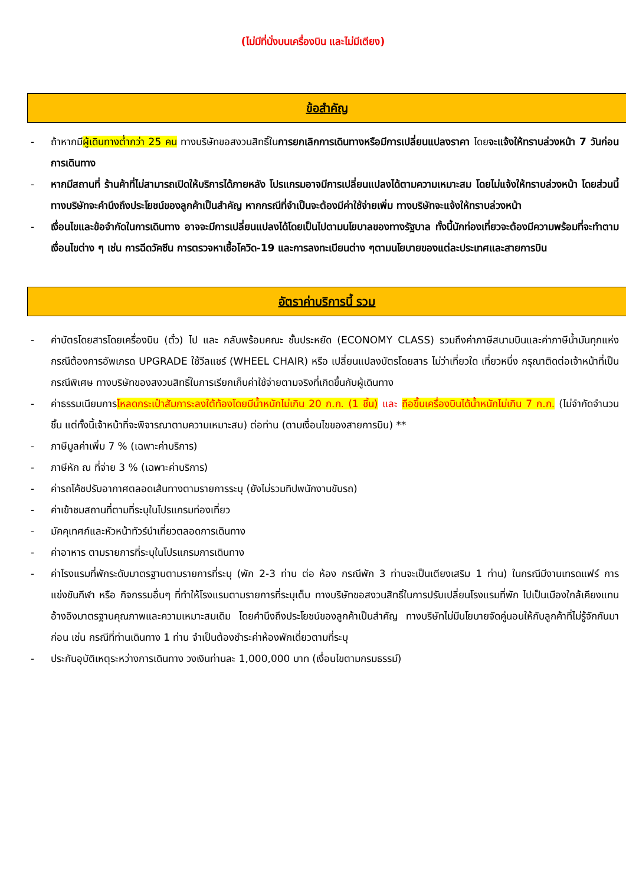(ไม่มีที่นั่งบนเครื่องบิน และไม่มีเตียง)
ข้อสำคัญ
- ถ้าหากมีผู้เดินทางต่ำกว่า 25 คน ทางบริษัทขอสงวนสิทธิ์ในการยกเลิกการเดินทางหรือมีการเปลี่ยนแปลงราคา โดยจะแจ้งให้ทราบล่วงหน้า 7 วันก่อนการเดินทาง
- หากมีสถานที่ ร้านค้าที่ไม่สามารถเปิดให้บริการได้ภายหลัง โปรแกรมอาจมีการเปลี่ยนแปลงได้ตามความเหมาะสม โดยไม่แจ้งให้ทราบล่วงหน้า โดยส่วนนี้ทางบริษัทจะคำนึงถึงประโยชน์ของลูกค้าเป็นสำคัญ หากกรณีที่จำเป็นจะต้องมีค่าใช้จ่ายเพิ่ม ทางบริษัทจะแจ้งให้ทราบล่วงหน้า
- เงื่อนไขและข้อจำกัดในการเดินทาง อาจจะมีการเปลี่ยนแปลงได้โดยเป็นไปตามนโยบาลของทางรัฐบาล ทั้งนี้นักท่องเที่ยวจะต้องมีความพร้อมที่จะทำตามเงื่อนไขต่าง ๆ เช่น การฉีดวัคซีน การตรวจหาเชื้อโควิด-19 และการลงทะเบียนต่าง ๆตามนโยบายของแต่ละประเทศและสายการบิน
อัตราค่าบริการนี้ รวม
- ค่าบัตรโดยสารโดยเครื่องบิน (ตั๋ว) ไป และ กลับพร้อมคณะ ชั้นประหยัด (ECONOMY CLASS) รวมถึงค่าภาษีสนามบินและค่าภาษีน้ำมันทุกแห่ง กรณีต้องการอัพเกรด UPGRADE ใช้วีลแชร์ (WHEEL CHAIR) หรือ เปลี่ยนแปลงบัตรโดยสาร ไม่ว่าเที่ยวใด เที่ยวหนึ่ง กรุณาติดต่อเจ้าหน้าที่เป็นกรณีพิเศษ ทางบริษัทของสงวนสิทธิ์ในการเรียกเก็บค่าใช้จ่ายตามจริงที่เกิดขึ้นกับผู้เดินทาง
- ค่าธรรมเนียมการโหลดกระเป๋าสัมภาระลงใต้ท้องโดยมีน้ำหนักไม่เกิน 20 ก.ก. (1 ชิ้น) และ ถือขึ้นเครื่องบินได้น้ำหนักไม่เกิน 7 ก.ก. (ไม่จำกัดจำนวนชิ้น แต่ทั้งนี้เจ้าหน้าที่จะพิจารณาตามความเหมาะสม) ต่อท่าน (ตามเงื่อนไขของสายการบิน) **
- ภาษีมูลค่าเพิ่ม 7 % (เฉพาะค่าบริการ)
- ภาษีหัก ณ ที่จ่าย 3 % (เฉพาะค่าบริการ)
- ค่ารถโค้ชปรับอากาศตลอดเส้นทางตามรายการระบุ (ยังไม่รวมทิปพนักงานขับรถ)
- ค่าเข้าชมสถานที่ตามที่ระบุในโปรแกรมท่องเที่ยว
- มัคคุเทศก์และหัวหน้าทัวร์นำเที่ยวตลอดการเดินทาง
- ค่าอาหาร ตามรายการที่ระบุในโปรแกรมการเดินทาง
- ค่าโรงแรมที่พักระดับมาตรฐานตามรายการที่ระบุ (พัก 2-3 ท่าน ต่อ ห้อง กรณีพัก 3 ท่านจะเป็นเตียงเสริม 1 ท่าน) ในกรณีมีงานเทรดแฟร์ การแข่งขันกีฬา หรือ กิจกรรมอื่นๆ ที่ทำให้โรงแรมตามรายการที่ระบุเต็ม ทางบริษัทขอสงวนสิทธิ์ในการปรับเปลี่ยนโรงแรมที่พัก ไปเป็นเมืองใกล้เคียงแทน อ้างอิงมาตรฐานคุณภาพและความเหมาะสมเดิม โดยคำนึงถึงประโยชน์ของลูกค้าเป็นสำคัญ ทางบริษัทไม่มีนโยบายจัดคู่นอนให้กับลูกค้าที่ไม่รู้จักกันมาก่อน เช่น กรณีที่ท่านเดินทาง 1 ท่าน จำเป็นต้องชำระค่าห้องพักเดี่ยวตามที่ระบุ
- ประกันอุบัติเหตุระหว่างการเดินทาง วงเงินท่านละ 1,000,000 บาท (เงื่อนไขตามกรมธรรม์)